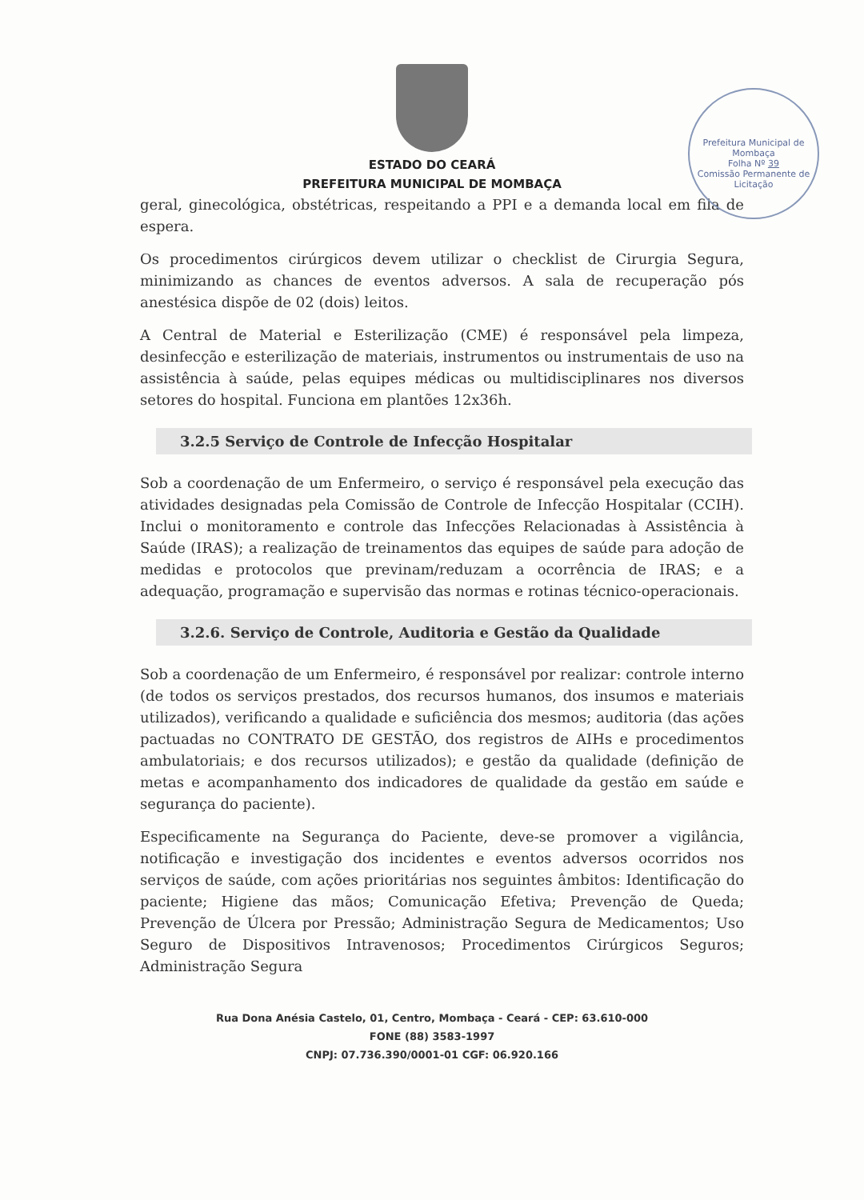Prefeitura Municipal de Mombaça
Folha Nº 39
Comissão Permanente de Licitação
ESTADO DO CEARÁ
PREFEITURA MUNICIPAL DE MOMBAÇA
geral, ginecológica, obstétricas, respeitando a PPI e a demanda local em fila de espera.
Os procedimentos cirúrgicos devem utilizar o checklist de Cirurgia Segura, minimizando as chances de eventos adversos. A sala de recuperação pós anestésica dispõe de 02 (dois) leitos.
A Central de Material e Esterilização (CME) é responsável pela limpeza, desinfecção e esterilização de materiais, instrumentos ou instrumentais de uso na assistência à saúde, pelas equipes médicas ou multidisciplinares nos diversos setores do hospital. Funciona em plantões 12x36h.
3.2.5 Serviço de Controle de Infecção Hospitalar
Sob a coordenação de um Enfermeiro, o serviço é responsável pela execução das atividades designadas pela Comissão de Controle de Infecção Hospitalar (CCIH). Inclui o monitoramento e controle das Infecções Relacionadas à Assistência à Saúde (IRAS); a realização de treinamentos das equipes de saúde para adoção de medidas e protocolos que previnam/reduzam a ocorrência de IRAS; e a adequação, programação e supervisão das normas e rotinas técnico-operacionais.
3.2.6. Serviço de Controle, Auditoria e Gestão da Qualidade
Sob a coordenação de um Enfermeiro, é responsável por realizar: controle interno (de todos os serviços prestados, dos recursos humanos, dos insumos e materiais utilizados), verificando a qualidade e suficiência dos mesmos; auditoria (das ações pactuadas no CONTRATO DE GESTÃO, dos registros de AIHs e procedimentos ambulatoriais; e dos recursos utilizados); e gestão da qualidade (definição de metas e acompanhamento dos indicadores de qualidade da gestão em saúde e segurança do paciente).
Especificamente na Segurança do Paciente, deve-se promover a vigilância, notificação e investigação dos incidentes e eventos adversos ocorridos nos serviços de saúde, com ações prioritárias nos seguintes âmbitos: Identificação do paciente; Higiene das mãos; Comunicação Efetiva; Prevenção de Queda; Prevenção de Úlcera por Pressão; Administração Segura de Medicamentos; Uso Seguro de Dispositivos Intravenosos; Procedimentos Cirúrgicos Seguros; Administração Segura
Rua Dona Anésia Castelo, 01, Centro, Mombaça - Ceará - CEP: 63.610-000
FONE (88) 3583-1997
CNPJ: 07.736.390/0001-01 CGF: 06.920.166